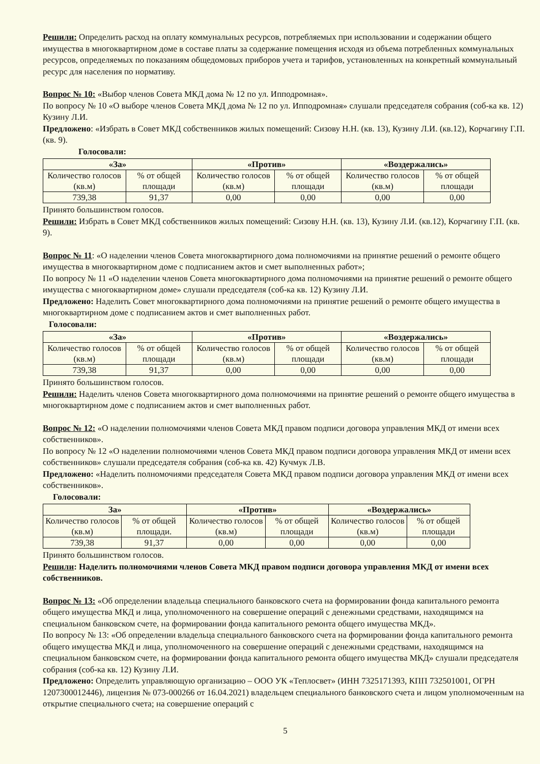Решили: Определить расход на оплату коммунальных ресурсов, потребляемых при использовании и содержании общего имущества в многоквартирном доме в составе платы за содержание помещения исходя из объема потребленных коммунальных ресурсов, определяемых по показаниям общедомовых приборов учета и тарифов, установленных на конкретный коммунальный ресурс для населения по нормативу.
Вопрос № 10: «Выбор членов Совета МКД дома № 12 по ул. Ипподромная».
По вопросу № 10 «О выборе членов Совета МКД дома № 12 по ул. Ипподромная» слушали председателя собрания (соб-ка кв. 12) Кузину Л.И.
Предложено: «Избрать в Совет МКД собственников жилых помещений: Сизову Н.Н. (кв. 13), Кузину Л.И. (кв.12), Корчагину Г.П. (кв. 9).
Голосовали:
| «За» | | «Против» | | «Воздержались» | |
| --- | --- | --- | --- | --- | --- |
| Количество голосов (кв.м) | % от общей площади | Количество голосов (кв.м) | % от общей площади | Количество голосов (кв.м) | % от общей площади |
| 739,38 | 91,37 | 0,00 | 0,00 | 0,00 | 0,00 |
Принято большинством голосов.
Решили: Избрать в Совет МКД собственников жилых помещений: Сизову Н.Н. (кв. 13), Кузину Л.И. (кв.12), Корчагину Г.П. (кв. 9).
Вопрос № 11: «О наделении членов Совета многоквартирного дома полномочиями на принятие решений о ремонте общего имущества в многоквартирном доме с подписанием актов и смет выполненных работ»;
По вопросу № 11 «О наделении членов Совета многоквартирного дома полномочиями на принятие решений о ремонте общего имущества с многоквартирном доме» слушали председателя (соб-ка кв. 12) Кузину Л.И.
Предложено: Наделить Совет многоквартирного дома полномочиями на принятие решений о ремонте общего имущества в многоквартирном доме с подписанием актов и смет выполненных работ.
Голосовали:
| «За» | | «Против» | | «Воздержались» | |
| --- | --- | --- | --- | --- | --- |
| Количество голосов (кв.м) | % от общей площади | Количество голосов (кв.м) | % от общей площади | Количество голосов (кв.м) | % от общей площади |
| 739,38 | 91,37 | 0,00 | 0,00 | 0,00 | 0,00 |
Принято большинством голосов.
Решили: Наделить членов Совета многоквартирного дома полномочиями на принятие решений о ремонте общего имущества в многоквартирном доме с подписанием актов и смет выполненных работ.
Вопрос № 12: «О наделении полномочиями членов Совета МКД правом подписи договора управления МКД от имени всех собственников».
По вопросу № 12 «О наделении полномочиями членов Совета МКД правом подписи договора управления МКД от имени всех собственников» слушали председателя собрания (соб-ка кв. 42) Кучмук Л.В.
Предложено: «Наделить полномочиями председателя Совета МКД правом подписи договора управления МКД от имени всех собственников».
Голосовали:
| За» | | «Против» | | «Воздержались» | |
| --- | --- | --- | --- | --- | --- |
| Количество голосов (кв.м) | % от общей площади. | Количество голосов (кв.м) | % от общей площади | Количество голосов (кв.м) | % от общей площади |
| 739,38 | 91,37 | 0,00 | 0,00 | 0,00 | 0,00 |
Принято большинством голосов.
Решили: Наделить полномочиями членов Совета МКД правом подписи договора управления МКД от имени всех собственников.
Вопрос № 13: «Об определении владельца специального банковского счета на формировании фонда капитального ремонта общего имущества МКД и лица, уполномоченного на совершение операций с денежными средствами, находящимся на специальном банковском счете, на формировании фонда капитального ремонта общего имущества МКД».
По вопросу № 13: «Об определении владельца специального банковского счета на формировании фонда капитального ремонта общего имущества МКД и лица, уполномоченного на совершение операций с денежными средствами, находящимся на специальном банковском счете, на формировании фонда капитального ремонта общего имущества МКД» слушали председателя собрания (соб-ка кв. 12) Кузину Л.И.
Предложено: Определить управляющую организацию – ООО УК «Теплосвет» (ИНН 7325171393, КПП 732501001, ОГРН 1207300012446), лицензия № 073-000266 от 16.04.2021) владельцем специального банковского счета и лицом уполномоченным на открытие специального счета; на совершение операций с
5